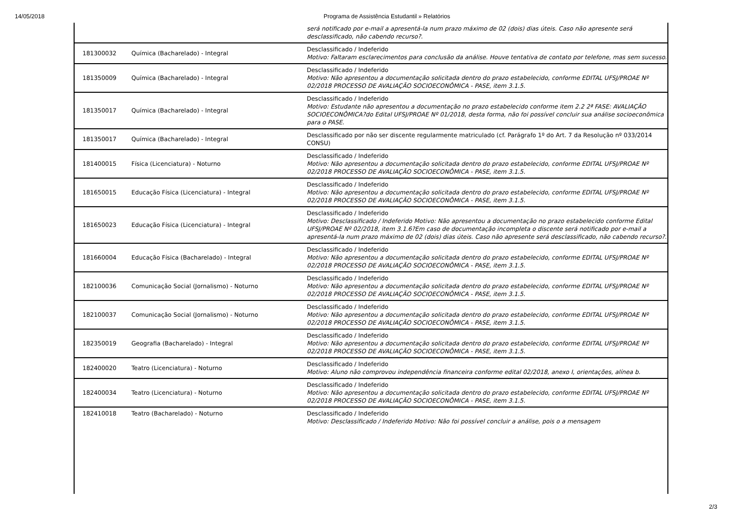14/05/2018 Programa de Assistência Estudantil » Relatórios
| | | será notificado por e-mail a apresentá-la num prazo máximo de 02 (dois) dias úteis. Caso não apresente será desclassificado, não cabendo recurso?. |
| 181300032 | Química (Bacharelado) - Integral | Desclassificado / Indeferido Motivo: Faltaram esclarecimentos para conclusão da análise. Houve tentativa de contato por telefone, mas sem sucesso. |
| 181350009 | Química (Bacharelado) - Integral | Desclassificado / Indeferido Motivo: Não apresentou a documentação solicitada dentro do prazo estabelecido, conforme EDITAL UFSJ/PROAE Nº 02/2018 PROCESSO DE AVALIAÇÃO SOCIOECONÔMICA - PASE, item 3.1.5. |
| 181350017 | Química (Bacharelado) - Integral | Desclassificado / Indeferido Motivo: Estudante não apresentou a documentação no prazo estabelecido conforme item 2.2 2ª FASE: AVALIAÇÃO SOCIOECONÔMICA?do Edital UFSJ/PROAE Nº 01/2018, desta forma, não foi possível concluir sua análise socioeconômica para o PASE. |
| 181350017 | Química (Bacharelado) - Integral | Desclassificado por não ser discente regularmente matriculado (cf. Parágrafo 1º do Art. 7 da Resolução nº 033/2014 CONSU) |
| 181400015 | Física (Licenciatura) - Noturno | Desclassificado / Indeferido Motivo: Não apresentou a documentação solicitada dentro do prazo estabelecido, conforme EDITAL UFSJ/PROAE Nº 02/2018 PROCESSO DE AVALIAÇÃO SOCIOECONÔMICA - PASE, item 3.1.5. |
| 181650015 | Educação Física (Licenciatura) - Integral | Desclassificado / Indeferido Motivo: Não apresentou a documentação solicitada dentro do prazo estabelecido, conforme EDITAL UFSJ/PROAE Nº 02/2018 PROCESSO DE AVALIAÇÃO SOCIOECONÔMICA - PASE, item 3.1.5. |
| 181650023 | Educação Física (Licenciatura) - Integral | Desclassificado / Indeferido Motivo: Desclassificado / Indeferido Motivo: Não apresentou a documentação no prazo estabelecido conforme Edital UFSJ/PROAE Nº 02/2018, item 3.1.6?Em caso de documentação incompleta o discente será notificado por e-mail a apresentá-la num prazo máximo de 02 (dois) dias úteis. Caso não apresente será desclassificado, não cabendo recurso?. |
| 181660004 | Educação Física (Bacharelado) - Integral | Desclassificado / Indeferido Motivo: Não apresentou a documentação solicitada dentro do prazo estabelecido, conforme EDITAL UFSJ/PROAE Nº 02/2018 PROCESSO DE AVALIAÇÃO SOCIOECONÔMICA - PASE, item 3.1.5. |
| 182100036 | Comunicação Social (Jornalismo) - Noturno | Desclassificado / Indeferido Motivo: Não apresentou a documentação solicitada dentro do prazo estabelecido, conforme EDITAL UFSJ/PROAE Nº 02/2018 PROCESSO DE AVALIAÇÃO SOCIOECONÔMICA - PASE, item 3.1.5. |
| 182100037 | Comunicação Social (Jornalismo) - Noturno | Desclassificado / Indeferido Motivo: Não apresentou a documentação solicitada dentro do prazo estabelecido, conforme EDITAL UFSJ/PROAE Nº 02/2018 PROCESSO DE AVALIAÇÃO SOCIOECONÔMICA - PASE, item 3.1.5. |
| 182350019 | Geografia (Bacharelado) - Integral | Desclassificado / Indeferido Motivo: Não apresentou a documentação solicitada dentro do prazo estabelecido, conforme EDITAL UFSJ/PROAE Nº 02/2018 PROCESSO DE AVALIAÇÃO SOCIOECONÔMICA - PASE, item 3.1.5. |
| 182400020 | Teatro (Licenciatura) - Noturno | Desclassificado / Indeferido Motivo: Aluno não comprovou independência financeira conforme edital 02/2018, anexo I, orientações, alínea b. |
| 182400034 | Teatro (Licenciatura) - Noturno | Desclassificado / Indeferido Motivo: Não apresentou a documentação solicitada dentro do prazo estabelecido, conforme EDITAL UFSJ/PROAE Nº 02/2018 PROCESSO DE AVALIAÇÃO SOCIOECONÔMICA - PASE, item 3.1.5. |
| 182410018 | Teatro (Bacharelado) - Noturno | Desclassificado / Indeferido Motivo: Desclassificado / Indeferido Motivo: Não foi possível concluir a análise, pois o a mensagem |
2/3